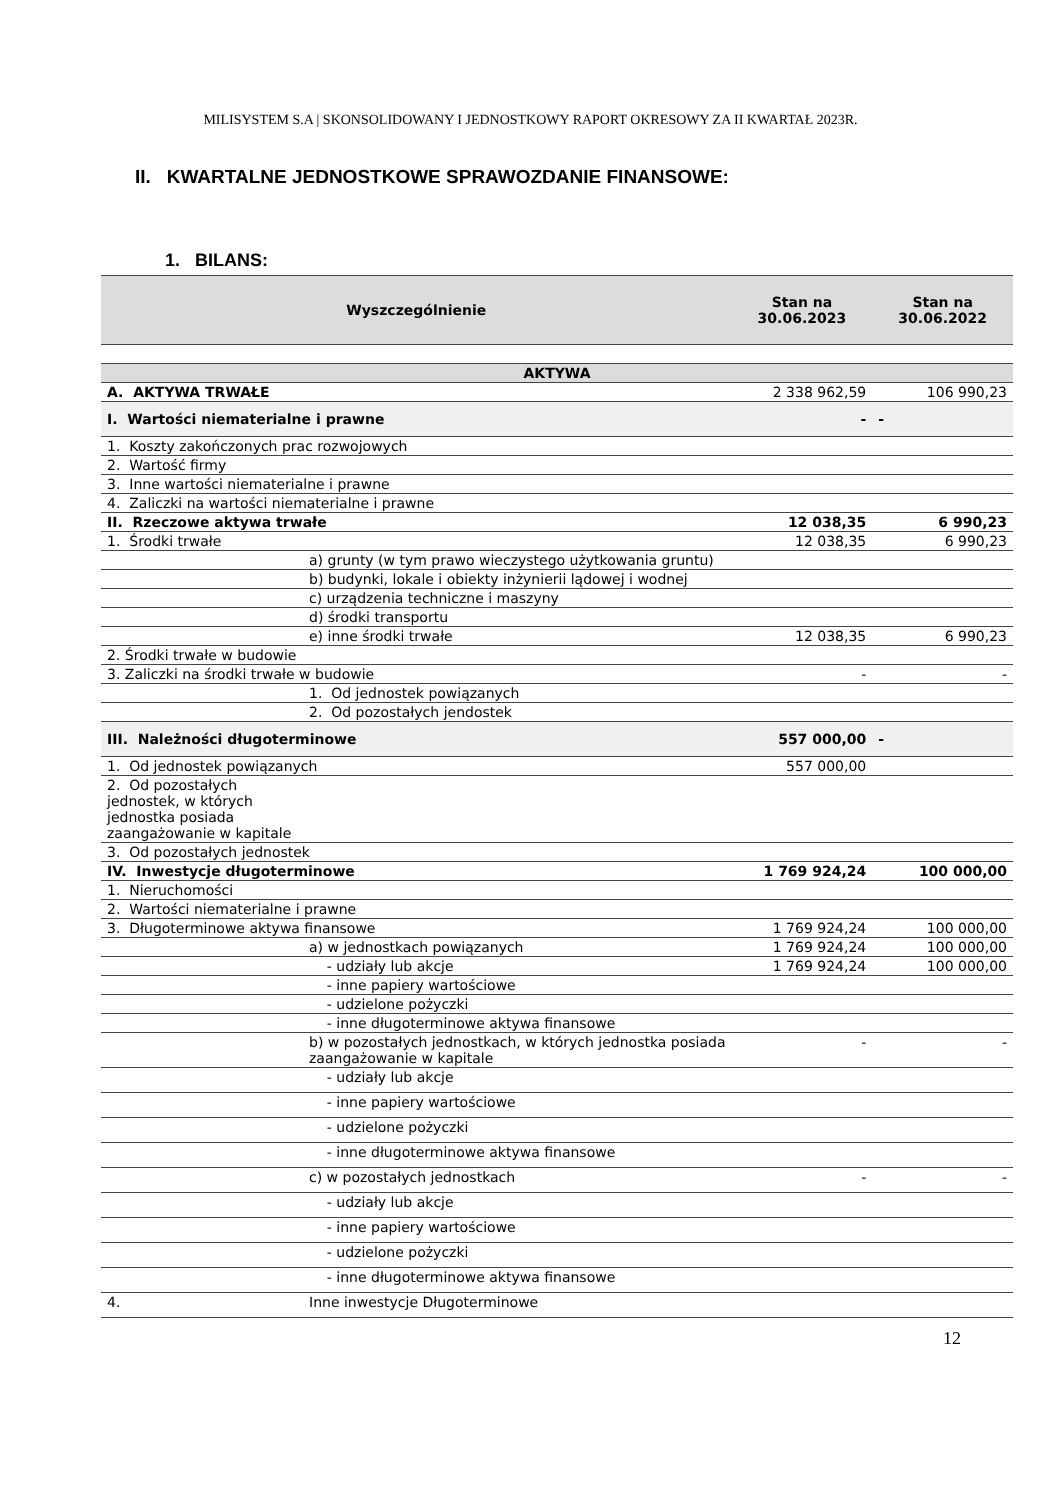MILISYSTEM S.A | SKONSOLIDOWANY I JEDNOSTKOWY RAPORT OKRESOWY ZA II KWARTAŁ 2023R.
II. KWARTALNE JEDNOSTKOWE SPRAWOZDANIE FINANSOWE:
1. BILANS:
| Wyszczególnienie | | Stan na 30.06.2023 | Stan na 30.06.2022 |
| --- | --- | --- | --- |
| AKTYWA | | | |
| A. AKTYWA TRWAŁE | | 2 338 962,59 | 106 990,23 |
| I. Wartości niematerialne i prawne | | - | - |
| 1. Koszty zakończonych prac rozwojowych | | | |
| 2. Wartość firmy | | | |
| 3. Inne wartości niematerialne i prawne | | | |
| 4. Zaliczki na wartości niematerialne i prawne | | | |
| II. Rzeczowe aktywa trwałe | | 12 038,35 | 6 990,23 |
| 1. Środki trwałe | | 12 038,35 | 6 990,23 |
| | a) grunty (w tym prawo wieczystego użytkowania gruntu) | | |
| | b) budynki, lokale i obiekty inżynierii lądowej i wodnej | | |
| | c) urządzenia techniczne i maszyny | | |
| | d) środki transportu | | |
| | e) inne środki trwałe | 12 038,35 | 6 990,23 |
| 2. Środki trwałe w budowie | | | |
| 3. Zaliczki na środki trwałe w budowie | | - | - |
| | 1. Od jednostek powiązanych | | |
| | 2. Od pozostałych jendostek | | |
| III. Należności długoterminowe | | 557 000,00 | - |
| 1. Od jednostek powiązanych | | 557 000,00 | |
| 2. Od pozostałych jednostek, w których jednostka posiada zaangażowanie w kapitale | | | |
| 3. Od pozostałych jednostek | | | |
| IV. Inwestycje długoterminowe | | 1 769 924,24 | 100 000,00 |
| 1. Nieruchomości | | | |
| 2. Wartości niematerialne i prawne | | | |
| 3. Długoterminowe aktywa finansowe | | 1 769 924,24 | 100 000,00 |
| | a) w jednostkach powiązanych | 1 769 924,24 | 100 000,00 |
| | - udziały lub akcje | 1 769 924,24 | 100 000,00 |
| | - inne papiery wartościowe | | |
| | - udzielone pożyczki | | |
| | - inne długoterminowe aktywa finansowe | | |
| | b) w pozostałych jednostkach, w których jednostka posiada zaangażowanie w kapitale | - | - |
| | - udziały lub akcje | | |
| | - inne papiery wartościowe | | |
| | - udzielone pożyczki | | |
| | - inne długoterminowe aktywa finansowe | | |
| | c) w pozostałych jednostkach | - | - |
| | - udziały lub akcje | | |
| | - inne papiery wartościowe | | |
| | - udzielone pożyczki | | |
| | - inne długoterminowe aktywa finansowe | | |
| 4. | Inne inwestycje Długoterminowe | | |
12